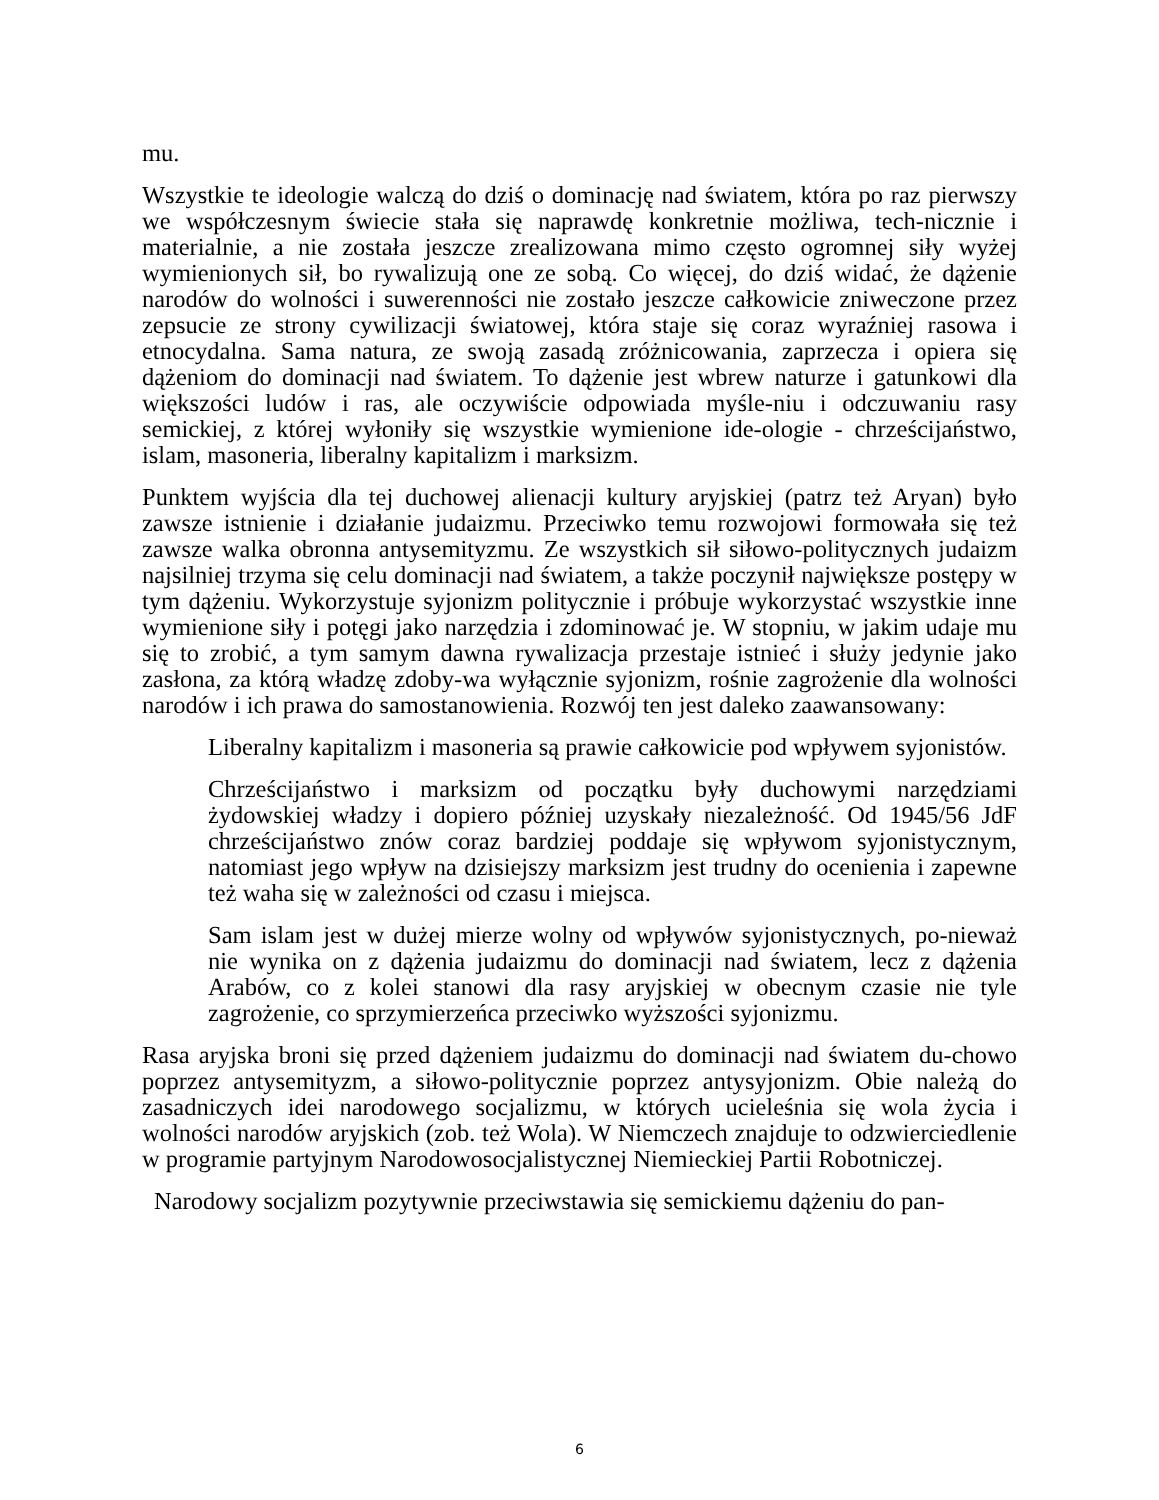mu.
Wszystkie te ideologie walczą do dziś o dominację nad światem, która po raz pierwszy we współczesnym świecie stała się naprawdę konkretnie możliwa, tech-nicznie i materialnie, a nie została jeszcze zrealizowana mimo często ogromnej siły wyżej wymienionych sił, bo rywalizują one ze sobą. Co więcej, do dziś widać, że dążenie narodów do wolności i suwerenności nie zostało jeszcze całkowicie zniweczone przez zepsucie ze strony cywilizacji światowej, która staje się coraz wyraźniej rasowa i etnocydalna. Sama natura, ze swoją zasadą zróżnicowania, zaprzecza i opiera się dążeniom do dominacji nad światem. To dążenie jest wbrew naturze i gatunkowi dla większości ludów i ras, ale oczywiście odpowiada myśle-niu i odczuwaniu rasy semickiej, z której wyłoniły się wszystkie wymienione ide-ologie - chrześcijaństwo, islam, masoneria, liberalny kapitalizm i marksizm.
Punktem wyjścia dla tej duchowej alienacji kultury aryjskiej (patrz też Aryan) było zawsze istnienie i działanie judaizmu. Przeciwko temu rozwojowi formowała się też zawsze walka obronna antysemityzmu. Ze wszystkich sił siłowo-politycznych judaizm najsilniej trzyma się celu dominacji nad światem, a także poczynił największe postępy w tym dążeniu. Wykorzystuje syjonizm politycznie i próbuje wykorzystać wszystkie inne wymienione siły i potęgi jako narzędzia i zdominować je. W stopniu, w jakim udaje mu się to zrobić, a tym samym dawna rywalizacja przestaje istnieć i służy jedynie jako zasłona, za którą władzę zdoby-wa wyłącznie syjonizm, rośnie zagrożenie dla wolności narodów i ich prawa do samostanowienia. Rozwój ten jest daleko zaawansowany:
Liberalny kapitalizm i masoneria są prawie całkowicie pod wpływem syjonistów.
Chrześcijaństwo i marksizm od początku były duchowymi narzędziami żydowskiej władzy i dopiero później uzyskały niezależność. Od 1945/56 JdF chrześcijaństwo znów coraz bardziej poddaje się wpływom syjonistycznym, natomiast jego wpływ na dzisiejszy marksizm jest trudny do ocenienia i zapewne też waha się w zależności od czasu i miejsca.
Sam islam jest w dużej mierze wolny od wpływów syjonistycznych, po-nieważ nie wynika on z dążenia judaizmu do dominacji nad światem, lecz z dążenia Arabów, co z kolei stanowi dla rasy aryjskiej w obecnym czasie nie tyle zagrożenie, co sprzymierzeńca przeciwko wyższości syjonizmu.
Rasa aryjska broni się przed dążeniem judaizmu do dominacji nad światem du-chowo poprzez antysemityzm, a siłowo-politycznie poprzez antysyjonizm. Obie należą do zasadniczych idei narodowego socjalizmu, w których ucieleśnia się wola życia i wolności narodów aryjskich (zob. też Wola). W Niemczech znajduje to odzwierciedlenie w programie partyjnym Narodowosocjalistycznej Niemieckiej Partii Robotniczej.
Narodowy socjalizm pozytywnie przeciwstawia się semickiemu dążeniu do pan-
6